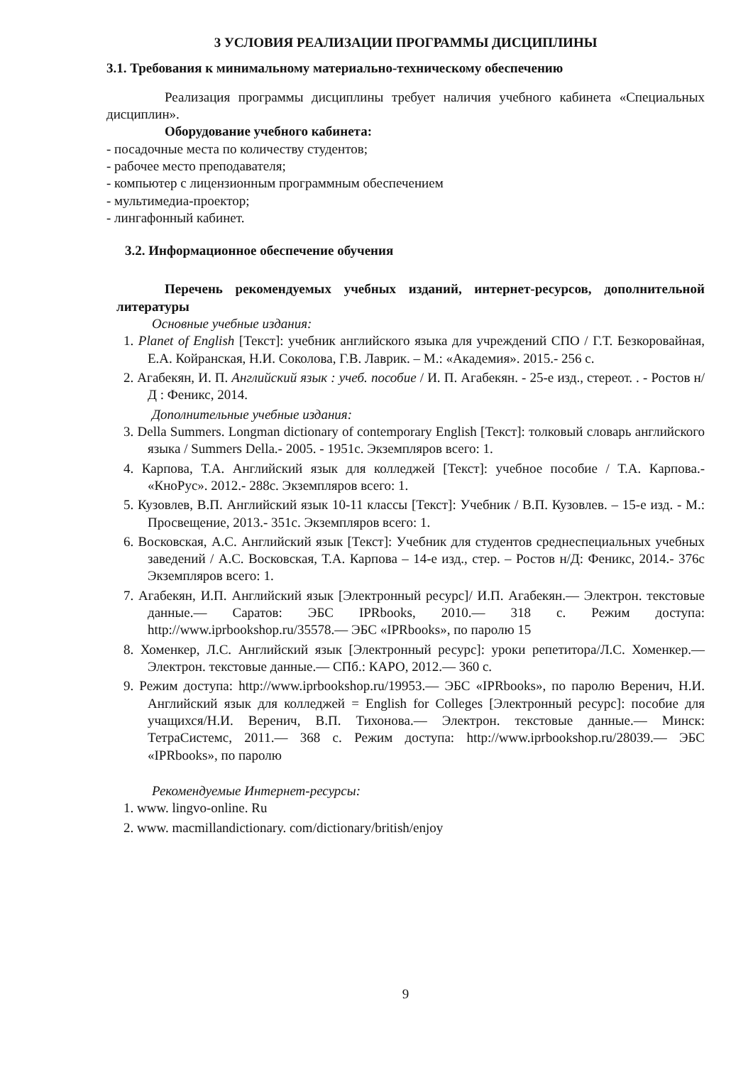3 УСЛОВИЯ РЕАЛИЗАЦИИ ПРОГРАММЫ ДИСЦИПЛИНЫ
3.1. Требования к минимальному материально-техническому обеспечению
Реализация программы дисциплины требует наличия учебного кабинета «Специальных дисциплин».
Оборудование учебного кабинета:
- посадочные места по количеству студентов;
- рабочее место преподавателя;
- компьютер с лицензионным программным обеспечением
- мультимедиа-проектор;
- лингафонный кабинет.
3.2. Информационное обеспечение обучения
Перечень рекомендуемых учебных изданий, интернет-ресурсов, дополнительной литературы
Основные учебные издания:
1. Planet of English [Текст]: учебник английского языка для учреждений СПО / Г.Т. Безкоровайная, Е.А. Койранская, Н.И. Соколова, Г.В. Лаврик. – М.: «Академия». 2015.- 256 с.
2. Агабекян, И. П. Английский язык : учеб. пособие / И. П. Агабекян. - 25-е изд., стереот. . - Ростов н/Д : Феникс, 2014.
Дополнительные учебные издания:
3. Della Summers. Longman dictionary of contemporary English [Текст]: толковый словарь английского языка / Summers Della.- 2005. - 1951с. Экземпляров всего: 1.
4. Карпова, Т.А. Английский язык для колледжей [Текст]: учебное пособие / Т.А. Карпова.- «КноРус». 2012.- 288с. Экземпляров всего: 1.
5. Кузовлев, В.П. Английский язык 10-11 классы [Текст]: Учебник / В.П. Кузовлев. – 15-е изд. - М.: Просвещение, 2013.- 351с. Экземпляров всего: 1.
6. Восковская, А.С. Английский язык [Текст]: Учебник для студентов среднеспециальных учебных заведений / А.С. Восковская, Т.А. Карпова – 14-е изд., стер. – Ростов н/Д: Феникс, 2014.- 376с Экземпляров всего: 1.
7. Агабекян, И.П. Английский язык [Электронный ресурс]/ И.П. Агабекян.— Электрон. текстовые данные.— Саратов: ЭБС IPRbooks, 2010.— 318 с. Режим доступа: http://www.iprbookshop.ru/35578.— ЭБС «IPRbooks», по паролю 15
8. Хоменкер, Л.С. Английский язык [Электронный ресурс]: уроки репетитора/Л.С. Хоменкер.— Электрон. текстовые данные.— СПб.: КАРО, 2012.— 360 с.
9. Режим доступа: http://www.iprbookshop.ru/19953.— ЭБС «IPRbooks», по паролю Веренич, Н.И. Английский язык для колледжей = English for Colleges [Электронный ресурс]: пособие для учащихся/Н.И. Веренич, В.П. Тихонова.— Электрон. текстовые данные.— Минск: ТетраСистемс, 2011.— 368 с. Режим доступа: http://www.iprbookshop.ru/28039.— ЭБС «IPRbooks», по паролю
Рекомендуемые Интернет-ресурсы:
1. www. lingvo-online. Ru
2. www. macmillandictionary. com/dictionary/british/enjoy
9